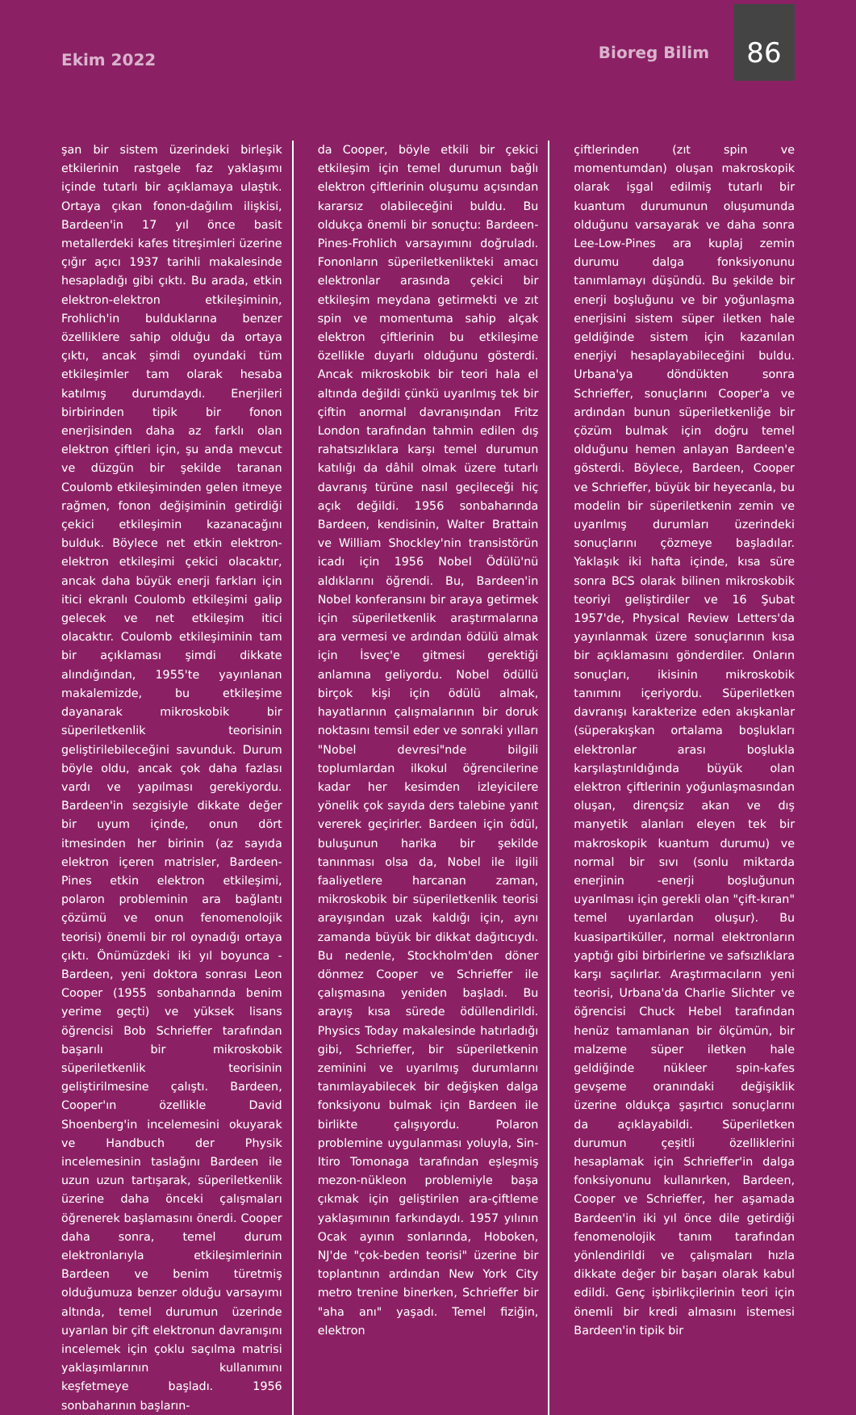Ekim 2022
Bioreg Bilim
86
şan bir sistem üzerindeki birleşik etkilerinin rastgele faz yaklaşımı içinde tutarlı bir açıklamaya ulaştık. Ortaya çıkan fonon-dağılım ilişkisi, Bardeen'in 17 yıl önce basit metallerdeki kafes titreşimleri üzerine çığır açıcı 1937 tarihli makalesinde hesapladığı gibi çıktı. Bu arada, etkin elektron-elektron etkileşiminin, Frohlich'in bulduklarına benzer özelliklere sahip olduğu da ortaya çıktı, ancak şimdi oyundaki tüm etkileşimler tam olarak hesaba katılmış durumdaydı. Enerjileri birbirinden tipik bir fonon enerjisinden daha az farklı olan elektron çiftleri için, şu anda mevcut ve düzgün bir şekilde taranan Coulomb etkileşiminden gelen itmeye rağmen, fonon değişiminin getirdiği çekici etkileşimin kazanacağını bulduk. Böylece net etkin elektron-elektron etkileşimi çekici olacaktır, ancak daha büyük enerji farkları için itici ekranlı Coulomb etkileşimi galip gelecek ve net etkileşim itici olacaktır. Coulomb etkileşiminin tam bir açıklaması şimdi dikkate alındığından, 1955'te yayınlanan makalemizde, bu etkileşime dayanarak mikroskobik bir süperiletkenlik teorisinin geliştirilebileceğini savunduk. Durum böyle oldu, ancak çok daha fazlası vardı ve yapılması gerekiyordu. Bardeen'in sezgisiyle dikkate değer bir uyum içinde, onun dört itmesinden her birinin (az sayıda elektron içeren matrisler, Bardeen-Pines etkin elektron etkileşimi, polaron probleminin ara bağlantı çözümü ve onun fenomenolojik teorisi) önemli bir rol oynadığı ortaya çıktı. Önümüzdeki iki yıl boyunca - Bardeen, yeni doktora sonrası Leon Cooper (1955 sonbaharında benim yerime geçti) ve yüksek lisans öğrencisi Bob Schrieffer tarafından başarılı bir mikroskobik süperiletkenlik teorisinin geliştirilmesine çalıştı. Bardeen, Cooper'ın özellikle David Shoenberg'in incelemesini okuyarak ve Handbuch der Physik incelemesinin taslağını Bardeen ile uzun uzun tartışarak, süperiletkenlik üzerine daha önceki çalışmaları öğrenerek başlamasını önerdi. Cooper daha sonra, temel durum elektronlarıyla etkileşimlerinin Bardeen ve benim türetmiş olduğumuza benzer olduğu varsayımı altında, temel durumun üzerinde uyarılan bir çift elektronun davranışını incelemek için çoklu saçılma matrisi yaklaşımlarının kullanımını keşfetmeye başladı. 1956 sonbaharının başların-
da Cooper, böyle etkili bir çekici etkileşim için temel durumun bağlı elektron çiftlerinin oluşumu açısından kararsız olabileceğini buldu. Bu oldukça önemli bir sonuçtu: Bardeen-Pines-Frohlich varsayımını doğruladı. Fononların süperiletkenlikteki amacı elektronlar arasında çekici bir etkileşim meydana getirmekti ve zıt spin ve momentuma sahip alçak elektron çiftlerinin bu etkileşime özellikle duyarlı olduğunu gösterdi. Ancak mikroskobik bir teori hala el altında değildi çünkü uyarılmış tek bir çiftin anormal davranışından Fritz London tarafından tahmin edilen dış rahatsızlıklara karşı temel durumun katılığı da dâhil olmak üzere tutarlı davranış türüne nasıl geçileceği hiç açık değildi. 1956 sonbaharında Bardeen, kendisinin, Walter Brattain ve William Shockley'nin transistörün icadı için 1956 Nobel Ödülü'nü aldıklarını öğrendi. Bu, Bardeen'in Nobel konferansını bir araya getirmek için süperiletkenlik araştırmalarına ara vermesi ve ardından ödülü almak için İsveç'e gitmesi gerektiği anlamına geliyordu. Nobel ödüllü birçok kişi için ödülü almak, hayatlarının çalışmalarının bir doruk noktasını temsil eder ve sonraki yılları "Nobel devresi"nde bilgili toplumlardan ilkokul öğrencilerine kadar her kesimden izleyicilere yönelik çok sayıda ders talebine yanıt vererek geçirirler. Bardeen için ödül, buluşunun harika bir şekilde tanınması olsa da, Nobel ile ilgili faaliyetlere harcanan zaman, mikroskobik bir süperiletkenlik teorisi arayışından uzak kaldığı için, aynı zamanda büyük bir dikkat dağıtıcıydı. Bu nedenle, Stockholm'den döner dönmez Cooper ve Schrieffer ile çalışmasına yeniden başladı. Bu arayış kısa sürede ödüllendirildi. Physics Today makalesinde hatırladığı gibi, Schrieffer, bir süperiletkenin zeminini ve uyarılmış durumlarını tanımlayabilecek bir değişken dalga fonksiyonu bulmak için Bardeen ile birlikte çalışıyordu. Polaron problemine uygulanması yoluyla, Sin-Itiro Tomonaga tarafından eşleşmiş mezon-nükleon problemiyle başa çıkmak için geliştirilen ara-çiftleme yaklaşımının farkındaydı. 1957 yılının Ocak ayının sonlarında, Hoboken, NJ'de "çok-beden teorisi" üzerine bir toplantının ardından New York City metro trenine binerken, Schrieffer bir "aha anı" yaşadı. Temel fiziğin, elektron
çiftlerinden (zıt spin ve momentumdan) oluşan makroskopik olarak işgal edilmiş tutarlı bir kuantum durumunun oluşumunda olduğunu varsayarak ve daha sonra Lee-Low-Pines ara kuplaj zemin durumu dalga fonksiyonunu tanımlamayı düşündü. Bu şekilde bir enerji boşluğunu ve bir yoğunlaşma enerjisini sistem süper iletken hale geldiğinde sistem için kazanılan enerjiyi hesaplayabileceğini buldu. Urbana'ya döndükten sonra Schrieffer, sonuçlarını Cooper'a ve ardından bunun süperiletkenliğe bir çözüm bulmak için doğru temel olduğunu hemen anlayan Bardeen'e gösterdi. Böylece, Bardeen, Cooper ve Schrieffer, büyük bir heyecanla, bu modelin bir süperiletkenin zemin ve uyarılmış durumları üzerindeki sonuçlarını çözmeye başladılar. Yaklaşık iki hafta içinde, kısa süre sonra BCS olarak bilinen mikroskobik teoriyi geliştirdiler ve 16 Şubat 1957'de, Physical Review Letters'da yayınlanmak üzere sonuçlarının kısa bir açıklamasını gönderdiler. Onların sonuçları, ikisinin mikroskobik tanımını içeriyordu. Süperiletken davranışı karakterize eden akışkanlar (süperakışkan ortalama boşlukları elektronlar arası boşlukla karşılaştırıldığında büyük olan elektron çiftlerinin yoğunlaşmasından oluşan, dirençsiz akan ve dış manyetik alanları eleyen tek bir makroskopik kuantum durumu) ve normal bir sıvı (sonlu miktarda enerjinin -enerji boşluğunun uyarılması için gerekli olan "çift-kıran" temel uyarılardan oluşur). Bu kuasipartiküller, normal elektronların yaptığı gibi birbirlerine ve safsızlıklara karşı saçılırlar. Araştırmacıların yeni teorisi, Urbana'da Charlie Slichter ve öğrencisi Chuck Hebel tarafından henüz tamamlanan bir ölçümün, bir malzeme süper iletken hale geldiğinde nükleer spin-kafes gevşeme oranındaki değişiklik üzerine oldukça şaşırtıcı sonuçlarını da açıklayabildi. Süperiletken durumun çeşitli özelliklerini hesaplamak için Schrieffer'in dalga fonksiyonunu kullanırken, Bardeen, Cooper ve Schrieffer, her aşamada Bardeen'in iki yıl önce dile getirdiği fenomenolojik tanım tarafından yönlendirildi ve çalışmaları hızla dikkate değer bir başarı olarak kabul edildi. Genç işbirlikçilerinin teori için önemli bir kredi almasını istemesi Bardeen'in tipik bir